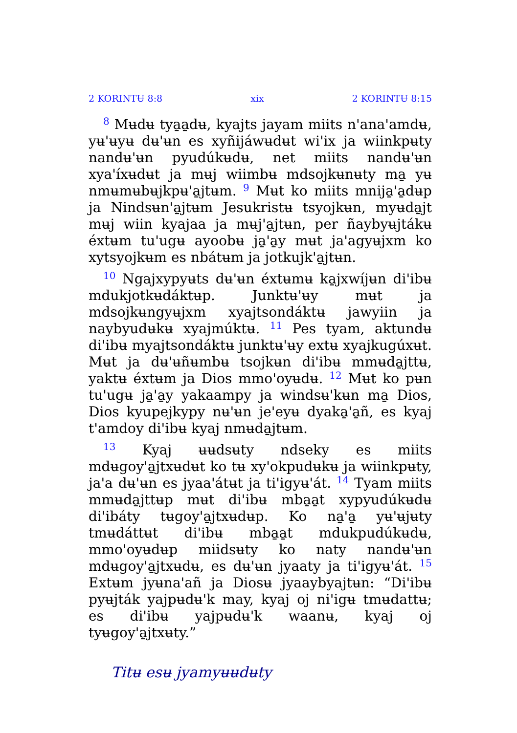2 KORINTɄ 8:8 xix 2 KORINTɄ 8:15
<sup>8</sup> Mʉdʉ tya̱a̱dʉ, kyajts jayam miits n'ana'amdʉ, yʉ'ʉyʉ dʉ'ʉn es xyñijáwʉdʉt wi'ix ja wiinkpʉty nandʉ'ʉn pyudúkʉdʉ, net miits nandʉ'ʉn xya'íxʉdʉt ja mʉj wiimbʉ mdsojkʉnʉty ma̱ yʉ nmʉmʉbʉjkpʉ'a̱jtʉm. <sup>9</sup> Mʉt ko miits mnija̱'a̱dʉp ja Nindsʉn'a̱jtʉm Jesukristʉ tsyojkʉn, myʉda̱jt mʉj wiin kyajaa ja mʉj'a̱jtʉn, per ñaybyʉjtákʉ éxtʉm tu'ugʉ ayoobʉ ja̱'a̱y mʉt ja'agyʉjxm ko xytsyojkʉm es nbátʉm ja jotkujk'a̱jtʉn.
<sup>10</sup> Ngajxypyʉts dʉ'ʉn éxtʉmʉ ka̱jxwíjʉn di'ibʉ mdukjotkʉdáktʉp. Junktʉ'ʉy mʉt ja mdsojkʉngyʉjxm xyajtsondáktʉ jawyiin ja naybyudʉkʉ xyajmúktʉ. <sup>11</sup> Pes tyam, aktundʉ di'ibʉ myajtsondáktʉ junktʉ'ʉy extʉ xyajkugúxʉt. Mʉt ja dʉ'ʉñʉmbʉ tsojkʉn di'ibʉ mmʉda̱jttʉ, yaktʉ éxtʉm ja Dios mmo'oyʉdʉ. <sup>12</sup> Mʉt ko pʉn tu'ugʉ ja̱'a̱y yakaampy ja windsʉ'kʉn ma̱ Dios, Dios kyupejkypy nʉ'ʉn je'eyʉ dyaka̱'a̱ñ, es kyaj t'amdoy di'ibʉ kyaj nmʉda̱jtʉm.
<sup>13</sup> Kyaj ʉʉdsʉty ndseky es miits mdʉgoy'a̱jtxʉdʉt ko tʉ xy'okpudʉkʉ ja wiinkpʉty, ja'a dʉ'ʉn es jyaa'átʉt ja ti'igyʉ'át. <sup>14</sup> Tyam miits mmʉda̱jttʉp mʉt di'ibʉ mba̱a̱t xypyudúkʉdʉ di'ibáty tʉgoy'a̱jtxʉdʉp. Ko na̱'a̱ yʉ'ʉjʉty tmʉdáttʉt di'ibʉ mba̱a̱t mdukpudúkʉdʉ, mmo'oyʉdʉp miidsʉty ko naty nandʉ'ʉn mdʉgoy'a̱jtxʉdʉ, es dʉ'ʉn jyaaty ja ti'igyʉ'át. <sup>15</sup> Extʉm jyʉna'añ ja Diosʉ jyaaybyajtʉn: “Di'ibʉ pyʉjták yajpʉdʉ'k may, kyaj oj ni'igʉ tmʉdattʉ; es di'ibʉ yajpʉdʉ'k waanʉ, kyaj oj tyʉgoy'a̱jtxʉty.”
Titʉ esʉ jyamyʉʉdʉty